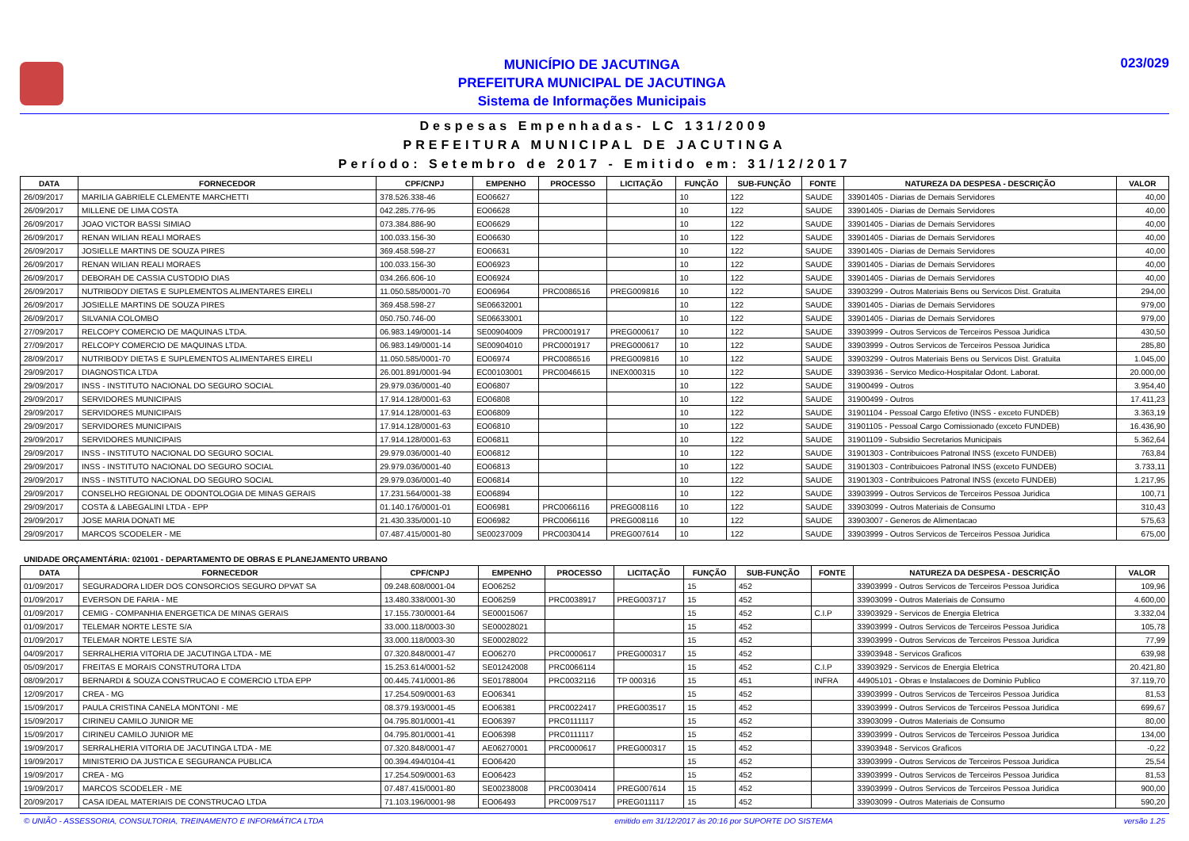MUNICÍPIO DE JACUTINGA
PREFEITURA MUNICIPAL DE JACUTINGA
Sistema de Informações Municipais
023/029
Despesas Empenhadas- LC 131/2009
PREFEITURA MUNICIPAL DE JACUTINGA
Período: Setembro de 2017 - Emitido em: 31/12/2017
| DATA | FORNECEDOR | CPF/CNPJ | EMPENHO | PROCESSO | LICITAÇÃO | FUNÇÃO | SUB-FUNÇÃO | FONTE | NATUREZA DA DESPESA - DESCRIÇÃO | VALOR |
| --- | --- | --- | --- | --- | --- | --- | --- | --- | --- | --- |
| 26/09/2017 | MARILIA GABRIELE CLEMENTE MARCHETTI | 378.526.338-46 | EO06627 | | | 10 | 122 | SAUDE | 33901405 - Diarias de Demais Servidores | 40,00 |
| 26/09/2017 | MILLENE DE LIMA COSTA | 042.285.776-95 | EO06628 | | | 10 | 122 | SAUDE | 33901405 - Diarias de Demais Servidores | 40,00 |
| 26/09/2017 | JOAO VICTOR BASSI SIMIAO | 073.384.886-90 | EO06629 | | | 10 | 122 | SAUDE | 33901405 - Diarias de Demais Servidores | 40,00 |
| 26/09/2017 | RENAN WILIAN REALI MORAES | 100.033.156-30 | EO06630 | | | 10 | 122 | SAUDE | 33901405 - Diarias de Demais Servidores | 40,00 |
| 26/09/2017 | JOSIELLE MARTINS DE SOUZA PIRES | 369.458.598-27 | EO06631 | | | 10 | 122 | SAUDE | 33901405 - Diarias de Demais Servidores | 40,00 |
| 26/09/2017 | RENAN WILIAN REALI MORAES | 100.033.156-30 | EO06923 | | | 10 | 122 | SAUDE | 33901405 - Diarias de Demais Servidores | 40,00 |
| 26/09/2017 | DEBORAH DE CASSIA CUSTODIO DIAS | 034.266.606-10 | EO06924 | | | 10 | 122 | SAUDE | 33901405 - Diarias de Demais Servidores | 40,00 |
| 26/09/2017 | NUTRIBODY DIETAS E SUPLEMENTOS ALIMENTARES EIRELI | 11.050.585/0001-70 | EO06964 | PRC0086516 | PREG009816 | 10 | 122 | SAUDE | 33903299 - Outros Materiais Bens ou Servicos Dist. Gratuita | 294,00 |
| 26/09/2017 | JOSIELLE MARTINS DE SOUZA PIRES | 369.458.598-27 | SE06632001 | | | 10 | 122 | SAUDE | 33901405 - Diarias de Demais Servidores | 979,00 |
| 26/09/2017 | SILVANIA COLOMBO | 050.750.746-00 | SE06633001 | | | 10 | 122 | SAUDE | 33901405 - Diarias de Demais Servidores | 979,00 |
| 27/09/2017 | RELCOPY COMERCIO DE MAQUINAS LTDA. | 06.983.149/0001-14 | SE00904009 | PRC0001917 | PREG000617 | 10 | 122 | SAUDE | 33903999 - Outros Servicos de Terceiros Pessoa Juridica | 430,50 |
| 27/09/2017 | RELCOPY COMERCIO DE MAQUINAS LTDA. | 06.983.149/0001-14 | SE00904010 | PRC0001917 | PREG000617 | 10 | 122 | SAUDE | 33903999 - Outros Servicos de Terceiros Pessoa Juridica | 285,80 |
| 28/09/2017 | NUTRIBODY DIETAS E SUPLEMENTOS ALIMENTARES EIRELI | 11.050.585/0001-70 | EO06974 | PRC0086516 | PREG009816 | 10 | 122 | SAUDE | 33903299 - Outros Materiais Bens ou Servicos Dist. Gratuita | 1.045,00 |
| 29/09/2017 | DIAGNOSTICA LTDA | 26.001.891/0001-94 | EC00103001 | PRC0046615 | INEX000315 | 10 | 122 | SAUDE | 33903936 - Servico Medico-Hospitalar Odont. Laborat. | 20.000,00 |
| 29/09/2017 | INSS - INSTITUTO NACIONAL DO SEGURO SOCIAL | 29.979.036/0001-40 | EO06807 | | | 10 | 122 | SAUDE | 31900499 - Outros | 3.954,40 |
| 29/09/2017 | SERVIDORES MUNICIPAIS | 17.914.128/0001-63 | EO06808 | | | 10 | 122 | SAUDE | 31900499 - Outros | 17.411,23 |
| 29/09/2017 | SERVIDORES MUNICIPAIS | 17.914.128/0001-63 | EO06809 | | | 10 | 122 | SAUDE | 31901104 - Pessoal Cargo Efetivo (INSS - exceto FUNDEB) | 3.363,19 |
| 29/09/2017 | SERVIDORES MUNICIPAIS | 17.914.128/0001-63 | EO06810 | | | 10 | 122 | SAUDE | 31901105 - Pessoal Cargo Comissionado (exceto FUNDEB) | 16.436,90 |
| 29/09/2017 | SERVIDORES MUNICIPAIS | 17.914.128/0001-63 | EO06811 | | | 10 | 122 | SAUDE | 31901109 - Subsidio Secretarios Municipais | 5.362,64 |
| 29/09/2017 | INSS - INSTITUTO NACIONAL DO SEGURO SOCIAL | 29.979.036/0001-40 | EO06812 | | | 10 | 122 | SAUDE | 31901303 - Contribuicoes Patronal INSS (exceto FUNDEB) | 763,84 |
| 29/09/2017 | INSS - INSTITUTO NACIONAL DO SEGURO SOCIAL | 29.979.036/0001-40 | EO06813 | | | 10 | 122 | SAUDE | 31901303 - Contribuicoes Patronal INSS (exceto FUNDEB) | 3.733,11 |
| 29/09/2017 | INSS - INSTITUTO NACIONAL DO SEGURO SOCIAL | 29.979.036/0001-40 | EO06814 | | | 10 | 122 | SAUDE | 31901303 - Contribuicoes Patronal INSS (exceto FUNDEB) | 1.217,95 |
| 29/09/2017 | CONSELHO REGIONAL DE ODONTOLOGIA DE MINAS GERAIS | 17.231.564/0001-38 | EO06894 | | | 10 | 122 | SAUDE | 33903999 - Outros Servicos de Terceiros Pessoa Juridica | 100,71 |
| 29/09/2017 | COSTA & LABEGALINI LTDA - EPP | 01.140.176/0001-01 | EO06981 | PRC0066116 | PREG008116 | 10 | 122 | SAUDE | 33903099 - Outros Materiais de Consumo | 310,43 |
| 29/09/2017 | JOSE MARIA DONATI ME | 21.430.335/0001-10 | EO06982 | PRC0066116 | PREG008116 | 10 | 122 | SAUDE | 33903007 - Generos de Alimentacao | 575,63 |
| 29/09/2017 | MARCOS SCODELER - ME | 07.487.415/0001-80 | SE00237009 | PRC0030414 | PREG007614 | 10 | 122 | SAUDE | 33903999 - Outros Servicos de Terceiros Pessoa Juridica | 675,00 |
UNIDADE ORÇAMENTÁRIA: 021001 - DEPARTAMENTO DE OBRAS E PLANEJAMENTO URBANO
| DATA | FORNECEDOR | CPF/CNPJ | EMPENHO | PROCESSO | LICITAÇÃO | FUNÇÃO | SUB-FUNÇÃO | FONTE | NATUREZA DA DESPESA - DESCRIÇÃO | VALOR |
| --- | --- | --- | --- | --- | --- | --- | --- | --- | --- | --- |
| 01/09/2017 | SEGURADORA LIDER DOS CONSORCIOS SEGURO DPVAT SA | 09.248.608/0001-04 | EO06252 | | | 15 | 452 | | 33903999 - Outros Servicos de Terceiros Pessoa Juridica | 109,96 |
| 01/09/2017 | EVERSON DE FARIA - ME | 13.480.338/0001-30 | EO06259 | PRC0038917 | PREG003717 | 15 | 452 | | 33903099 - Outros Materiais de Consumo | 4.600,00 |
| 01/09/2017 | CEMIG - COMPANHIA ENERGETICA DE MINAS GERAIS | 17.155.730/0001-64 | SE00015067 | | | 15 | 452 | C.I.P | 33903929 - Servicos de Energia Eletrica | 3.332,04 |
| 01/09/2017 | TELEMAR NORTE LESTE S/A | 33.000.118/0003-30 | SE00028021 | | | 15 | 452 | | 33903999 - Outros Servicos de Terceiros Pessoa Juridica | 105,78 |
| 01/09/2017 | TELEMAR NORTE LESTE S/A | 33.000.118/0003-30 | SE00028022 | | | 15 | 452 | | 33903999 - Outros Servicos de Terceiros Pessoa Juridica | 77,99 |
| 04/09/2017 | SERRALHERIA VITORIA DE JACUTINGA LTDA - ME | 07.320.848/0001-47 | EO06270 | PRC0000617 | PREG000317 | 15 | 452 | | 33903948 - Servicos Graficos | 639,98 |
| 05/09/2017 | FREITAS E MORAIS CONSTRUTORA LTDA | 15.253.614/0001-52 | SE01242008 | PRC0066114 | | 15 | 452 | C.I.P | 33903929 - Servicos de Energia Eletrica | 20.421,80 |
| 08/09/2017 | BERNARDI & SOUZA CONSTRUCAO E COMERCIO LTDA EPP | 00.445.741/0001-86 | SE01788004 | PRC0032116 | TP 000316 | 15 | 451 | INFRA | 44905101 - Obras e Instalacoes de Dominio Publico | 37.119,70 |
| 12/09/2017 | CREA - MG | 17.254.509/0001-63 | EO06341 | | | 15 | 452 | | 33903999 - Outros Servicos de Terceiros Pessoa Juridica | 81,53 |
| 15/09/2017 | PAULA CRISTINA CANELA MONTONI - ME | 08.379.193/0001-45 | EO06381 | PRC0022417 | PREG003517 | 15 | 452 | | 33903999 - Outros Servicos de Terceiros Pessoa Juridica | 699,67 |
| 15/09/2017 | CIRINEU CAMILO JUNIOR ME | 04.795.801/0001-41 | EO06397 | PRC0111117 | | 15 | 452 | | 33903099 - Outros Materiais de Consumo | 80,00 |
| 15/09/2017 | CIRINEU CAMILO JUNIOR ME | 04.795.801/0001-41 | EO06398 | PRC0111117 | | 15 | 452 | | 33903999 - Outros Servicos de Terceiros Pessoa Juridica | 134,00 |
| 19/09/2017 | SERRALHERIA VITORIA DE JACUTINGA LTDA - ME | 07.320.848/0001-47 | AE06270001 | PRC0000617 | PREG000317 | 15 | 452 | | 33903948 - Servicos Graficos | -0,22 |
| 19/09/2017 | MINISTERIO DA JUSTICA E SEGURANCA PUBLICA | 00.394.494/0104-41 | EO06420 | | | 15 | 452 | | 33903999 - Outros Servicos de Terceiros Pessoa Juridica | 25,54 |
| 19/09/2017 | CREA - MG | 17.254.509/0001-63 | EO06423 | | | 15 | 452 | | 33903999 - Outros Servicos de Terceiros Pessoa Juridica | 81,53 |
| 19/09/2017 | MARCOS SCODELER - ME | 07.487.415/0001-80 | SE00238008 | PRC0030414 | PREG007614 | 15 | 452 | | 33903999 - Outros Servicos de Terceiros Pessoa Juridica | 900,00 |
| 20/09/2017 | CASA IDEAL MATERIAIS DE CONSTRUCAO LTDA | 71.103.196/0001-98 | EO06493 | PRC0097517 | PREG011117 | 15 | 452 | | 33903099 - Outros Materiais de Consumo | 590,20 |
© UNIÃO - ASSESSORIA, CONSULTORIA, TREINAMENTO E INFORMÁTICA LTDA emitido em 31/12/2017 às 20:16 por SUPORTE DO SISTEMA versão 1.25